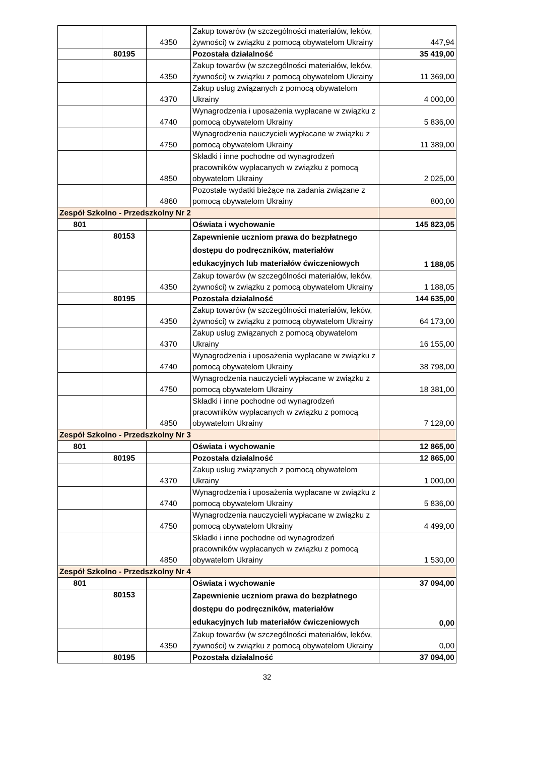| | | 4350 | Zakup towarów (w szczególności materiałów, leków, żywności) w związku z pomocą obywatelom Ukrainy | 447,94 |
| | 80195 | | Pozostała działalność | 35 419,00 |
| | | 4350 | Zakup towarów (w szczególności materiałów, leków, żywności) w związku z pomocą obywatelom Ukrainy | 11 369,00 |
| | | 4370 | Zakup usług związanych z pomocą obywatelom Ukrainy | 4 000,00 |
| | | 4740 | Wynagrodzenia i uposażenia wypłacane w związku z pomocą obywatelom Ukrainy | 5 836,00 |
| | | 4750 | Wynagrodzenia nauczycieli wypłacane w związku z pomocą obywatelom Ukrainy | 11 389,00 |
| | | 4850 | Składki i inne pochodne od wynagrodzeń pracowników wypłacanych w związku z pomocą obywatelom Ukrainy | 2 025,00 |
| | | 4860 | Pozostałe wydatki bieżące na zadania związane z pomocą obywatelom Ukrainy | 800,00 |
| Zespół Szkolno - Przedszkolny Nr 2 | | | | |
| 801 | | | Oświata i wychowanie | 145 823,05 |
| | 80153 | | Zapewnienie uczniom prawa do bezpłatnego dostępu do podręczników, materiałów edukacyjnych lub materiałów ćwiczeniowych | 1 188,05 |
| | | 4350 | Zakup towarów (w szczególności materiałów, leków, żywności) w związku z pomocą obywatelom Ukrainy | 1 188,05 |
| | 80195 | | Pozostała działalność | 144 635,00 |
| | | 4350 | Zakup towarów (w szczególności materiałów, leków, żywności) w związku z pomocą obywatelom Ukrainy | 64 173,00 |
| | | 4370 | Zakup usług związanych z pomocą obywatelom Ukrainy | 16 155,00 |
| | | 4740 | Wynagrodzenia i uposażenia wypłacane w związku z pomocą obywatelom Ukrainy | 38 798,00 |
| | | 4750 | Wynagrodzenia nauczycieli wypłacane w związku z pomocą obywatelom Ukrainy | 18 381,00 |
| | | 4850 | Składki i inne pochodne od wynagrodzeń pracowników wypłacanych w związku z pomocą obywatelom Ukrainy | 7 128,00 |
| Zespół Szkolno - Przedszkolny Nr 3 | | | | |
| 801 | | | Oświata i wychowanie | 12 865,00 |
| | 80195 | | Pozostała działalność | 12 865,00 |
| | | 4370 | Zakup usług związanych z pomocą obywatelom Ukrainy | 1 000,00 |
| | | 4740 | Wynagrodzenia i uposażenia wypłacane w związku z pomocą obywatelom Ukrainy | 5 836,00 |
| | | 4750 | Wynagrodzenia nauczycieli wypłacane w związku z pomocą obywatelom Ukrainy | 4 499,00 |
| | | 4850 | Składki i inne pochodne od wynagrodzeń pracowników wypłacanych w związku z pomocą obywatelom Ukrainy | 1 530,00 |
| Zespół Szkolno - Przedszkolny Nr 4 | | | | |
| 801 | | | Oświata i wychowanie | 37 094,00 |
| | 80153 | | Zapewnienie uczniom prawa do bezpłatnego dostępu do podręczników, materiałów edukacyjnych lub materiałów ćwiczeniowych | 0,00 |
| | | 4350 | Zakup towarów (w szczególności materiałów, leków, żywności) w związku z pomocą obywatelom Ukrainy | 0,00 |
| | 80195 | | Pozostała działalność | 37 094,00 |
32